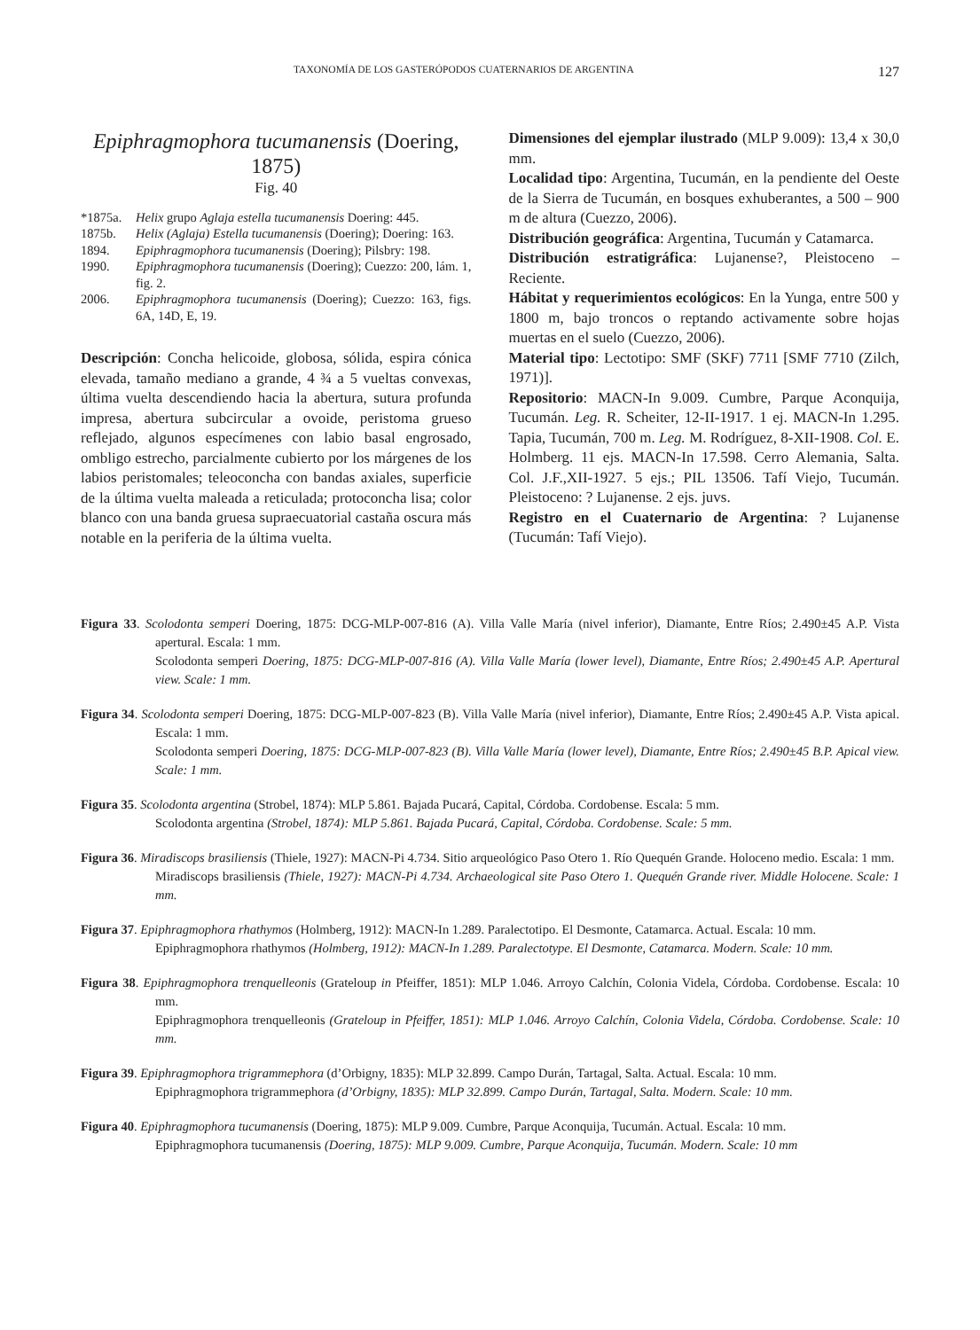TAXONOMÍA DE LOS GASTERÓPODOS CUATERNARIOS DE ARGENTINA 127
Epiphragmophora tucumanensis (Doering, 1875)
Fig. 40
*1875a. Helix grupo Aglaja estella tucumanensis Doering: 445.
1875b. Helix (Aglaja) Estella tucumanensis (Doering); Doering: 163.
1894. Epiphragmophora tucumanensis (Doering); Pilsbry: 198.
1990. Epiphragmophora tucumanensis (Doering); Cuezzo: 200, lám. 1, fig. 2.
2006. Epiphragmophora tucumanensis (Doering); Cuezzo: 163, figs. 6A, 14D, E, 19.
Descripción: Concha helicoide, globosa, sólida, espira cónica elevada, tamaño mediano a grande, 4 ¾ a 5 vueltas convexas, última vuelta descendiendo hacia la abertura, sutura profunda impresa, abertura subcircular a ovoide, peristoma grueso reflejado, algunos especímenes con labio basal engrosado, ombligo estrecho, parcialmente cubierto por los márgenes de los labios peristomales; teleoconcha con bandas axiales, superficie de la última vuelta maleada a reticulada; protoconcha lisa; color blanco con una banda gruesa supraecuatorial castaña oscura más notable en la periferia de la última vuelta.
Dimensiones del ejemplar ilustrado (MLP 9.009): 13,4 x 30,0 mm.
Localidad tipo: Argentina, Tucumán, en la pendiente del Oeste de la Sierra de Tucumán, en bosques exhuberantes, a 500 – 900 m de altura (Cuezzo, 2006).
Distribución geográfica: Argentina, Tucumán y Catamarca.
Distribución estratigráfica: Lujanense?, Pleistoceno – Reciente.
Hábitat y requerimientos ecológicos: En la Yunga, entre 500 y 1800 m, bajo troncos o reptando activamente sobre hojas muertas en el suelo (Cuezzo, 2006).
Material tipo: Lectotipo: SMF (SKF) 7711 [SMF 7710 (Zilch, 1971)].
Repositorio: MACN-In 9.009. Cumbre, Parque Aconquija, Tucumán. Leg. R. Scheiter, 12-II-1917. 1 ej. MACN-In 1.295. Tapia, Tucumán, 700 m. Leg. M. Rodríguez, 8-XII-1908. Col. E. Holmberg. 11 ejs. MACN-In 17.598. Cerro Alemania, Salta. Col. J.F.,XII-1927. 5 ejs.; PIL 13506. Tafí Viejo, Tucumán. Pleistoceno: ? Lujanense. 2 ejs. juvs.
Registro en el Cuaternario de Argentina: ? Lujanense (Tucumán: Tafí Viejo).
Figura 33. Scolodonta semperi Doering, 1875: DCG-MLP-007-816 (A). Villa Valle María (nivel inferior), Diamante, Entre Ríos; 2.490±45 A.P. Vista apertural. Escala: 1 mm.
Scolodonta semperi Doering, 1875: DCG-MLP-007-816 (A). Villa Valle María (lower level), Diamante, Entre Ríos; 2.490±45 A.P. Apertural view. Scale: 1 mm.
Figura 34. Scolodonta semperi Doering, 1875: DCG-MLP-007-823 (B). Villa Valle María (nivel inferior), Diamante, Entre Ríos; 2.490±45 A.P. Vista apical. Escala: 1 mm.
Scolodonta semperi Doering, 1875: DCG-MLP-007-823 (B). Villa Valle María (lower level), Diamante, Entre Ríos; 2.490±45 B.P. Apical view. Scale: 1 mm.
Figura 35. Scolodonta argentina (Strobel, 1874): MLP 5.861. Bajada Pucará, Capital, Córdoba. Cordobense. Escala: 5 mm.
Scolodonta argentina (Strobel, 1874): MLP 5.861. Bajada Pucará, Capital, Córdoba. Cordobense. Scale: 5 mm.
Figura 36. Miradiscops brasiliensis (Thiele, 1927): MACN-Pi 4.734. Sitio arqueológico Paso Otero 1. Río Quequén Grande. Holoceno medio. Escala: 1 mm.
Miradiscops brasiliensis (Thiele, 1927): MACN-Pi 4.734. Archaeological site Paso Otero 1. Quequén Grande river. Middle Holocene. Scale: 1 mm.
Figura 37. Epiphragmophora rhathymos (Holmberg, 1912): MACN-In 1.289. Paralectotipo. El Desmonte, Catamarca. Actual. Escala: 10 mm.
Epiphragmophora rhathymos (Holmberg, 1912): MACN-In 1.289. Paralectotype. El Desmonte, Catamarca. Modern. Scale: 10 mm.
Figura 38. Epiphragmophora trenquelleonis (Grateloup in Pfeiffer, 1851): MLP 1.046. Arroyo Calchín, Colonia Videla, Córdoba. Cordobense. Escala: 10 mm.
Epiphragmophora trenquelleonis (Grateloup in Pfeiffer, 1851): MLP 1.046. Arroyo Calchín, Colonia Videla, Córdoba. Cordobense. Scale: 10 mm.
Figura 39. Epiphragmophora trigrammephora (d’Orbigny, 1835): MLP 32.899. Campo Durán, Tartagal, Salta. Actual. Escala: 10 mm.
Epiphragmophora trigrammephora (d’Orbigny, 1835): MLP 32.899. Campo Durán, Tartagal, Salta. Modern. Scale: 10 mm.
Figura 40. Epiphragmophora tucumanensis (Doering, 1875): MLP 9.009. Cumbre, Parque Aconquija, Tucumán. Actual. Escala: 10 mm.
Epiphragmophora tucumanensis (Doering, 1875): MLP 9.009. Cumbre, Parque Aconquija, Tucumán. Modern. Scale: 10 mm